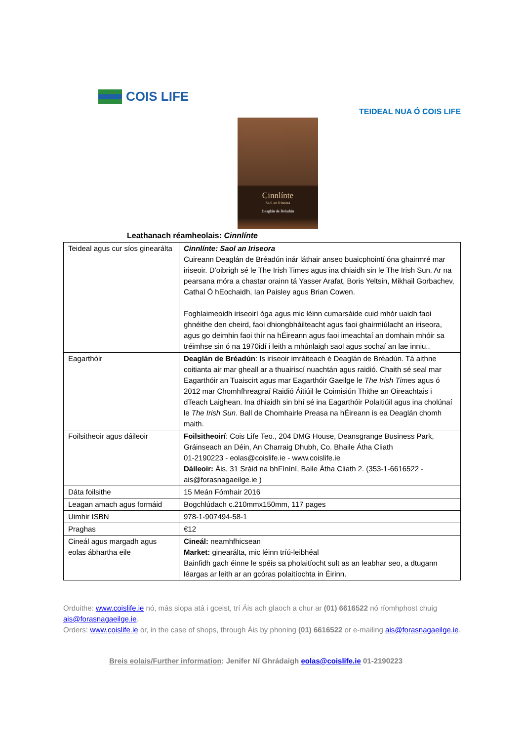COIS LIFE
TEIDEAL NUA Ó COIS LIFE
Cinnlínte
Saol an Iriseora
Deaglán de Bréadún
Leathanach réamheolais: Cinnlínte
| Teideal agus cur síos ginearálta | Cinnlínte: Saol an Iriseora Cuireann Deaglán de Bréadún inár láthair anseo buaicphointí óna ghairmré mar iriseoir. D’oibrigh sé le The Irish Times agus ina dhiaidh sin le The Irish Sun. Ar na pearsana móra a chastar orainn tá Yasser Arafat, Boris Yeltsin, Mikhail Gorbachev, Cathal Ó hEochaidh, Ian Paisley agus Brian Cowen. Foghlaimeoidh iriseoirí óga agus mic léinn cumarsáide cuid mhór uaidh faoi ghnéithe den cheird, faoi dhiongbháilteacht agus faoi ghairmiúlacht an iriseora, agus go deimhin faoi thír na hÉireann agus faoi imeachtaí an domhain mhóir sa tréimhse sin ó na 1970idí i leith a mhúnlaigh saol agus sochaí an lae inniu.. |
| Eagarthóir | Deaglán de Bréadún : Is iriseoir imráiteach é Deaglán de Bréadún. Tá aithne coitianta air mar gheall ar a thuairiscí nuachtán agus raidió. Chaith sé seal mar Eagarthóir an Tuaiscirt agus mar Eagarthóir Gaeilge le The Irish Times agus ó 2012 mar Chomhfhreagraí Raidió Áitiúil le Coimisiún Thithe an Oireachtais i dTeach Laighean. Ina dhiaidh sin bhí sé ina Eagarthóir Polaitiúil agus ina cholúnaí le The Irish Sun . Ball de Chomhairle Preasa na hÉireann is ea Deaglán chomh maith. |
| Foilsitheoir agus dáileoir | Foilsitheoirí : Cois Life Teo., 204 DMG House, Deansgrange Business Park, Gráinseach an Déin, An Charraig Dhubh, Co. Bhaile Átha Cliath 01-2190223 - eolas@coislife.ie - www.coislife.ie Dáileoir: Áis, 31 Sráid na bhFíníní, Baile Átha Cliath 2. (353-1-6616522 - ais@forasnagaeilge.ie ) |
| Dáta foilsithe | 15 Meán Fómhair 2016 |
| Leagan amach agus formáid | Bogchlúdach c.210mmx150mm, 117 pages |
| Uimhir ISBN | 978-1-907494-58-1 |
| Praghas | €12 |
| Cineál agus margadh agus eolas ábhartha eile | Cineál: neamhfhicsean Market: ginearálta, mic léinn tríú-leibhéal Bainfidh gach éinne le spéis sa pholaitíocht sult as an leabhar seo, a dtugann léargas ar leith ar an gcóras polaitíochta in Éirinn. |
Orduithe: www.coislife.ie nó, más siopa atá i gceist, trí Áis ach glaoch a chur ar (01) 6616522 nó ríomhphost chuig ais@forasnagaeilge.ie.
Orders: www.coislife.ie or, in the case of shops, through Áis by phoning (01) 6616522 or e-mailing ais@forasnagaeilge.ie.
Breis eolais/Further information: Jenifer Ní Ghrádaigh eolas@coislife.ie 01-2190223